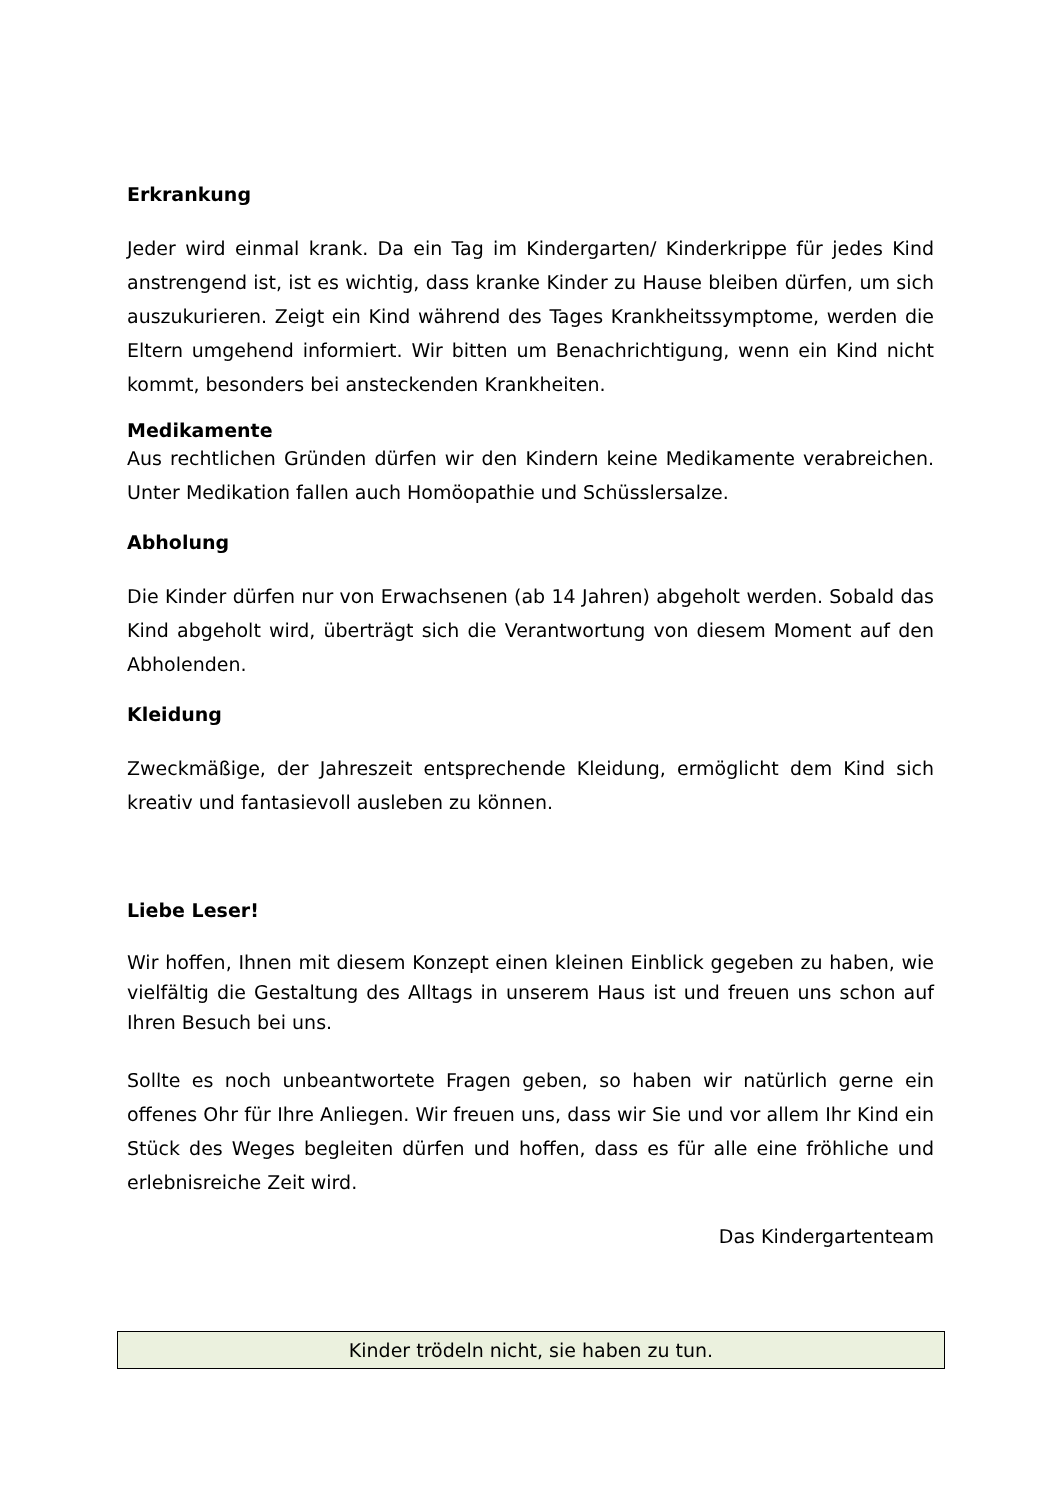Erkrankung
Jeder wird einmal krank. Da ein Tag im Kindergarten/ Kinderkrippe für jedes Kind anstrengend ist, ist es wichtig, dass kranke Kinder zu Hause bleiben dürfen, um sich auszukurieren. Zeigt ein Kind während des Tages Krankheitssymptome, werden die Eltern umgehend informiert. Wir bitten um Benachrichtigung, wenn ein Kind nicht kommt, besonders bei ansteckenden Krankheiten.
Medikamente
Aus rechtlichen Gründen dürfen wir den Kindern keine Medikamente verabreichen. Unter Medikation fallen auch Homöopathie und Schüsslersalze.
Abholung
Die Kinder dürfen nur von Erwachsenen (ab 14 Jahren) abgeholt werden. Sobald das Kind abgeholt wird, überträgt sich die Verantwortung von diesem Moment auf den Abholenden.
Kleidung
Zweckmäßige, der Jahreszeit entsprechende Kleidung, ermöglicht dem Kind sich kreativ und fantasievoll ausleben zu können.
Liebe Leser!
Wir hoffen, Ihnen mit diesem Konzept einen kleinen Einblick gegeben zu haben, wie vielfältig die Gestaltung des Alltags in unserem Haus ist und freuen uns schon auf Ihren Besuch bei uns.
Sollte es noch unbeantwortete Fragen geben, so haben wir natürlich gerne ein offenes Ohr für Ihre Anliegen. Wir freuen uns, dass wir Sie und vor allem Ihr Kind ein Stück des Weges begleiten dürfen und hoffen, dass es für alle eine fröhliche und erlebnisreiche Zeit wird.
Das Kindergartenteam
Kinder trödeln nicht, sie haben zu tun.